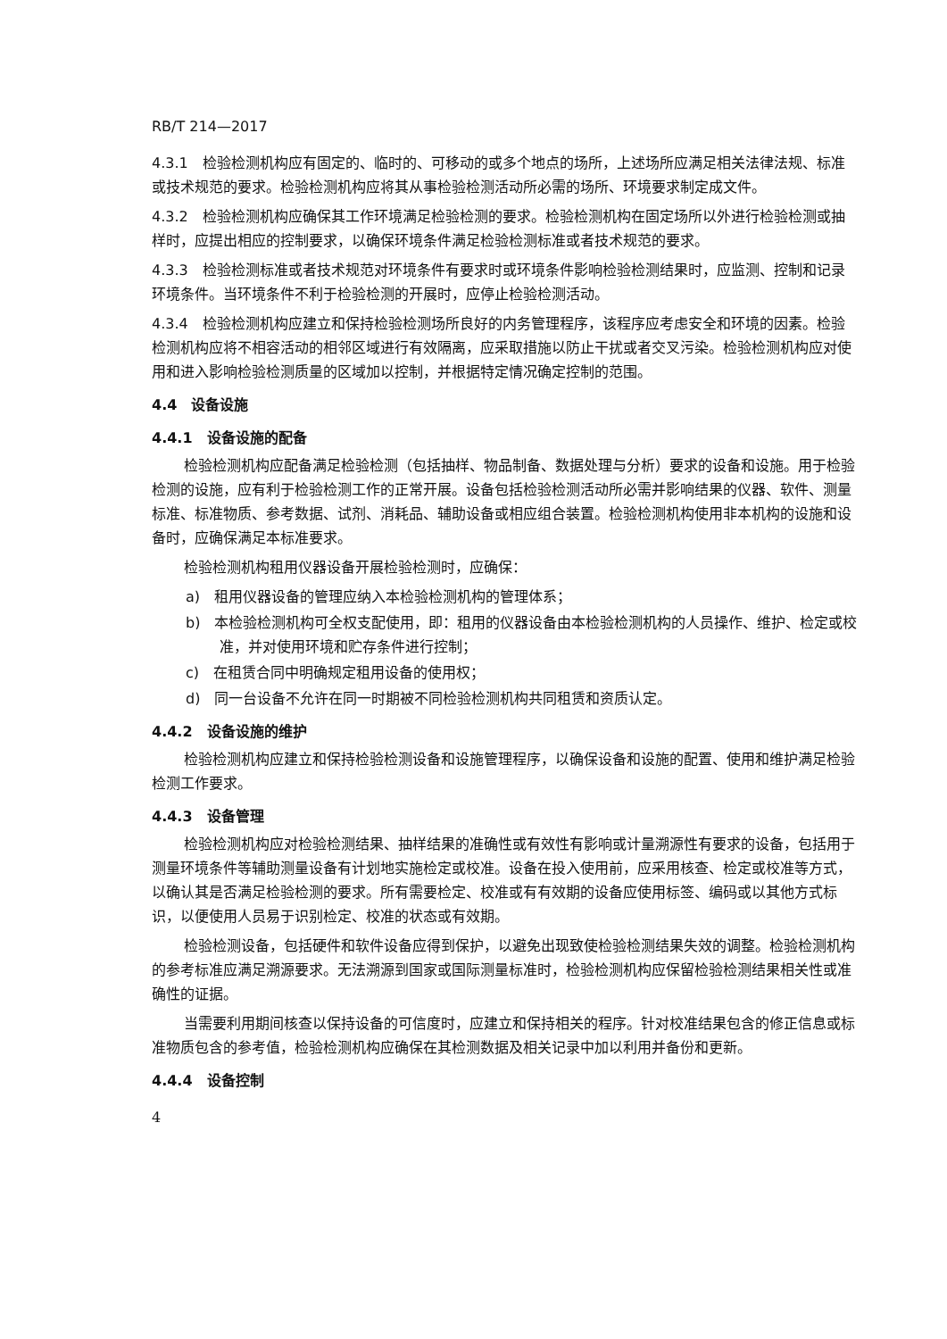RB/T 214—2017
4.3.1　检验检测机构应有固定的、临时的、可移动的或多个地点的场所，上述场所应满足相关法律法规、标准或技术规范的要求。检验检测机构应将其从事检验检测活动所必需的场所、环境要求制定成文件。
4.3.2　检验检测机构应确保其工作环境满足检验检测的要求。检验检测机构在固定场所以外进行检验检测或抽样时，应提出相应的控制要求，以确保环境条件满足检验检测标准或者技术规范的要求。
4.3.3　检验检测标准或者技术规范对环境条件有要求时或环境条件影响检验检测结果时，应监测、控制和记录环境条件。当环境条件不利于检验检测的开展时，应停止检验检测活动。
4.3.4　检验检测机构应建立和保持检验检测场所良好的内务管理程序，该程序应考虑安全和环境的因素。检验检测机构应将不相容活动的相邻区域进行有效隔离，应采取措施以防止干扰或者交叉污染。检验检测机构应对使用和进入影响检验检测质量的区域加以控制，并根据特定情况确定控制的范围。
4.4　设备设施
4.4.1　设备设施的配备
检验检测机构应配备满足检验检测（包括抽样、物品制备、数据处理与分析）要求的设备和设施。用于检验检测的设施，应有利于检验检测工作的正常开展。设备包括检验检测活动所必需并影响结果的仪器、软件、测量标准、标准物质、参考数据、试剂、消耗品、辅助设备或相应组合装置。检验检测机构使用非本机构的设施和设备时，应确保满足本标准要求。
检验检测机构租用仪器设备开展检验检测时，应确保：
a)　租用仪器设备的管理应纳入本检验检测机构的管理体系；
b)　本检验检测机构可全权支配使用，即：租用的仪器设备由本检验检测机构的人员操作、维护、检定或校准，并对使用环境和贮存条件进行控制；
c)　在租赁合同中明确规定租用设备的使用权；
d)　同一台设备不允许在同一时期被不同检验检测机构共同租赁和资质认定。
4.4.2　设备设施的维护
检验检测机构应建立和保持检验检测设备和设施管理程序，以确保设备和设施的配置、使用和维护满足检验检测工作要求。
4.4.3　设备管理
检验检测机构应对检验检测结果、抽样结果的准确性或有效性有影响或计量溯源性有要求的设备，包括用于测量环境条件等辅助测量设备有计划地实施检定或校准。设备在投入使用前，应采用核查、检定或校准等方式，以确认其是否满足检验检测的要求。所有需要检定、校准或有有效期的设备应使用标签、编码或以其他方式标识，以便使用人员易于识别检定、校准的状态或有效期。
检验检测设备，包括硬件和软件设备应得到保护，以避免出现致使检验检测结果失效的调整。检验检测机构的参考标准应满足溯源要求。无法溯源到国家或国际测量标准时，检验检测机构应保留检验检测结果相关性或准确性的证据。
当需要利用期间核查以保持设备的可信度时，应建立和保持相关的程序。针对校准结果包含的修正信息或标准物质包含的参考值，检验检测机构应确保在其检测数据及相关记录中加以利用并备份和更新。
4.4.4　设备控制
4